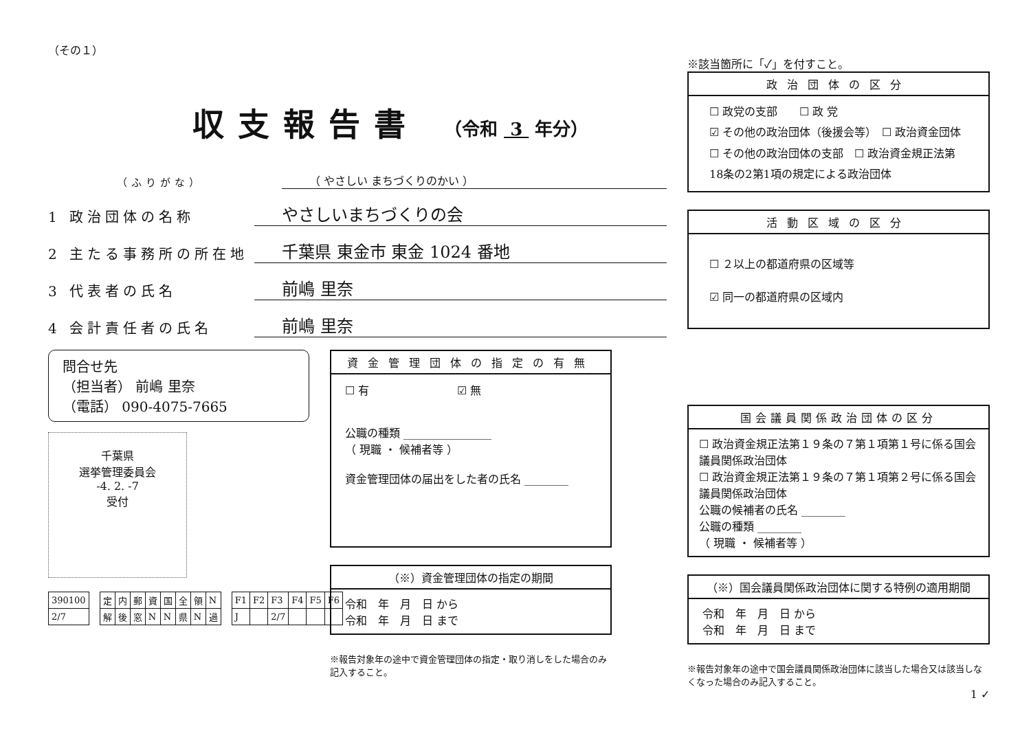（その１）
収支報告書 （令和 3 年分）
（ふりがな）
（ やさしい まちづくりのかい ）
1 政治団体の名称
やさしいまちづくりの会
2 主たる事務所の所在地
千葉県 東金市 東金 1024 番地
3 代表者の氏名
前嶋 里奈
4 会計責任者の氏名
前嶋 里奈
問合せ先
（担当者） 前嶋 里奈
（電話） 090-4075-7665
千葉県
選挙管理委員会
-4. 2. -7
受付
| 390100 |
| 2/7 |
| 定 | 内 | 郵 | 資 | 国 | 全 | 領 | N |
| 解 | 後 | 窓 | N | N | 県 | N | 過 |
| F1 | F2 | F3 | F4 | F5 | F6 |
| J | | 2/7 | | | |
資金管理団体の指定の有無
☐ 有　　　　　　　　☑ 無
公職の種類 ________________
（ 現職 ・ 候補者等 ）
資金管理団体の届出をした者の氏名 ________
（※）資金管理団体の指定の期間
令和　年　月　日 から
令和　年　月　日 まで
※報告対象年の途中で資金管理団体の指定・取り消しをした場合のみ記入すること。
※該当箇所に「✓」を付すこと。
政治団体の区分
☐ 政党の支部　　☐ 政 党
☑ その他の政治団体（後援会等）　☐ 政治資金団体
☐ その他の政治団体の支部　☐ 政治資金規正法第18条の2第1項の規定による政治団体
活動区域の区分
☐ ２以上の都道府県の区域等
☑ 同一の都道府県の区域内
国会議員関係政治団体の区分
☐ 政治資金規正法第１９条の７第１項第１号に係る国会議員関係政治団体
☐ 政治資金規正法第１９条の７第１項第２号に係る国会議員関係政治団体
公職の候補者の氏名 ________
公職の種類 ________
（ 現職 ・ 候補者等 ）
（※）国会議員関係政治団体に関する特例の適用期間
令和　年　月　日 から
令和　年　月　日 まで
※報告対象年の途中で国会議員関係政治団体に該当した場合又は該当しなくなった場合のみ記入すること。
1 ✓